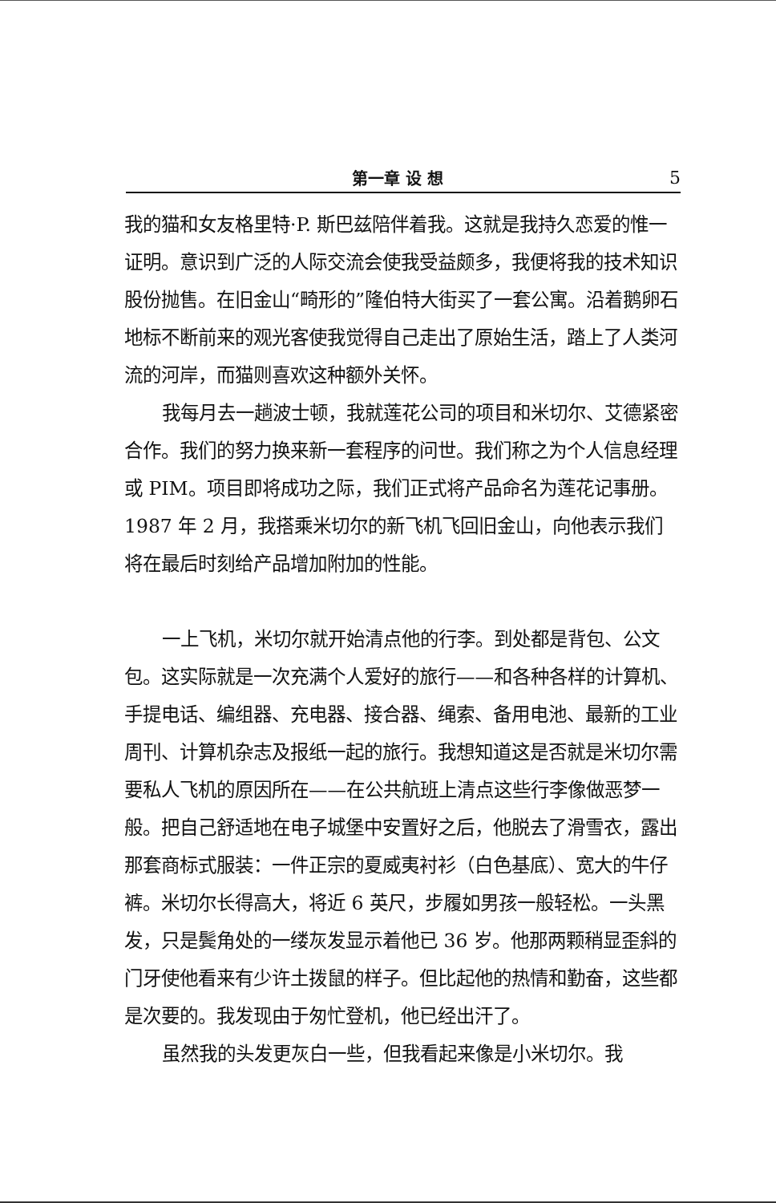第一章 设 想 5
我的猫和女友格里特·P. 斯巴兹陪伴着我。这就是我持久恋爱的惟一证明。意识到广泛的人际交流会使我受益颇多，我便将我的技术知识股份抛售。在旧金山“畸形的”隆伯特大街买了一套公寓。沿着鹅卵石地标不断前来的观光客使我觉得自己走出了原始生活，踏上了人类河流的河岸，而猫则喜欢这种额外关怀。
我每月去一趟波士顿，我就莲花公司的项目和米切尔、艾德紧密合作。我们的努力换来新一套程序的问世。我们称之为个人信息经理或 PIM。项目即将成功之际，我们正式将产品命名为莲花记事册。1987 年 2 月，我搭乘米切尔的新飞机飞回旧金山，向他表示我们将在最后时刻给产品增加附加的性能。
一上飞机，米切尔就开始清点他的行李。到处都是背包、公文包。这实际就是一次充满个人爱好的旅行——和各种各样的计算机、手提电话、编组器、充电器、接合器、绳索、备用电池、最新的工业周刊、计算机杂志及报纸一起的旅行。我想知道这是否就是米切尔需要私人飞机的原因所在——在公共航班上清点这些行李像做恶梦一般。把自己舒适地在电子城堡中安置好之后，他脱去了滑雪衣，露出那套商标式服装：一件正宗的夏威夷衬衫（白色基底）、宽大的牛仔裤。米切尔长得高大，将近 6 英尺，步履如男孩一般轻松。一头黑发，只是鬓角处的一缕灰发显示着他已 36 岁。他那两颗稍显歪斜的门牙使他看来有少许土拨鼠的样子。但比起他的热情和勤奋，这些都是次要的。我发现由于匆忙登机，他已经出汗了。
虽然我的头发更灰白一些，但我看起来像是小米切尔。我